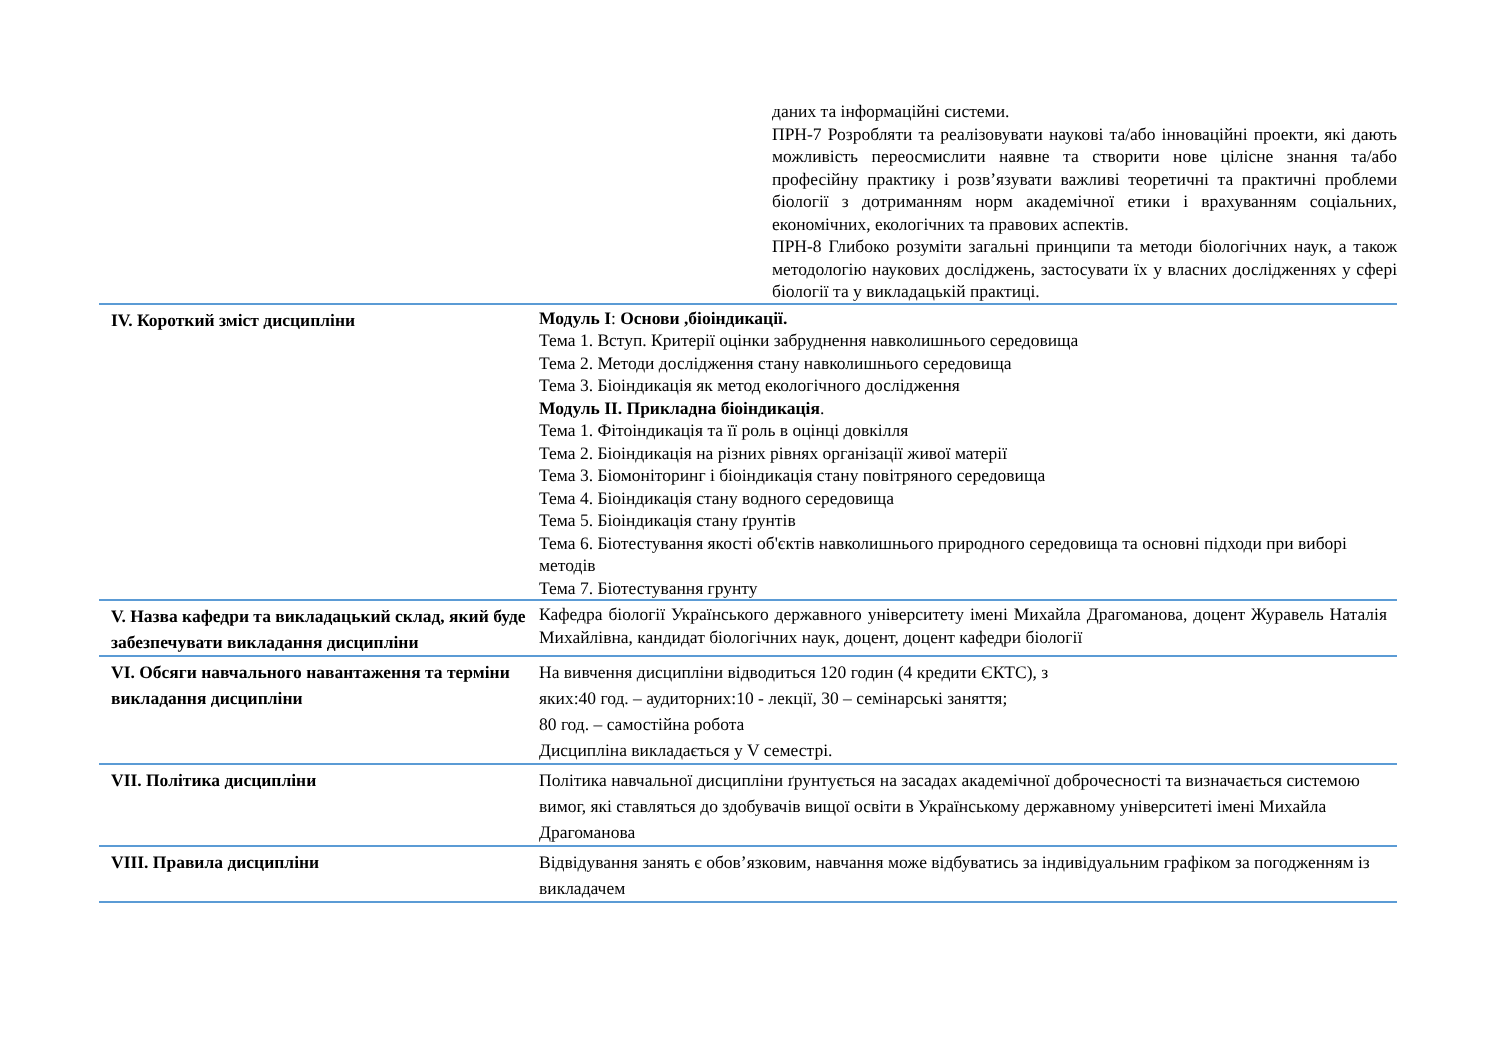даних та інформаційні системи.
ПРН-7 Розробляти та реалізовувати наукові та/або інноваційні проекти, які дають можливість переосмислити наявне та створити нове цілісне знання та/або професійну практику і розв’язувати важливі теоретичні та практичні проблеми біології з дотриманням норм академічної етики і врахуванням соціальних, економічних, екологічних та правових аспектів.
ПРН-8 Глибоко розуміти загальні принципи та методи біологічних наук, а також методологію наукових досліджень, застосувати їх у власних дослідженнях у сфері біології та у викладацькій практиці.
| IV. Короткий зміст дисципліни | Модуль I : Основи ,біоіндикації. Тема 1. Вступ. Критерії оцінки забруднення навколишнього середовища Тема 2. Методи дослідження стану навколишнього середовища Тема 3. Біоіндикація як метод екологічного дослідження Модуль II. Прикладна біоіндикація . Тема 1. Фітоіндикація та її роль в оцінці довкілля Тема 2. Біоіндикація на різних рівнях організації живої матерії Тема 3. Біомоніторинг і біоіндикація стану повітряного середовища Тема 4. Біоіндикація стану водного середовища Тема 5. Біоіндикація стану ґрунтів Тема 6. Біотестування якості об'єктів навколишнього природного середовища та основні підходи при виборі методів Тема 7. Біотестування грунту |
| V. Назва кафедри та викладацький склад, який буде забезпечувати викладання дисципліни | Кафедра біології Українського державного університету імені Михайла Драгоманова, доцент Журавель Наталія Михайлівна, кандидат біологічних наук, доцент, доцент кафедри біології |
| VI. Обсяги навчального навантаження та терміни викладання дисципліни | На вивчення дисципліни відводиться 120 годин (4 кредити ЄКТС), з яких:40 год. – аудиторних:10 - лекції, 30 – семінарські заняття; 80 год. – самостійна робота Дисципліна викладається у V семестрі. |
| VII. Політика дисципліни | Політика навчальної дисципліни ґрунтується на засадах академічної доброчесності та визначається системою вимог, які ставляться до здобувачів вищої освіти в Українському державному університеті імені Михайла Драгоманова |
| VIII. Правила дисципліни | Відвідування занять є обов’язковим, навчання може відбуватись за індивідуальним графіком за погодженням із викладачем |